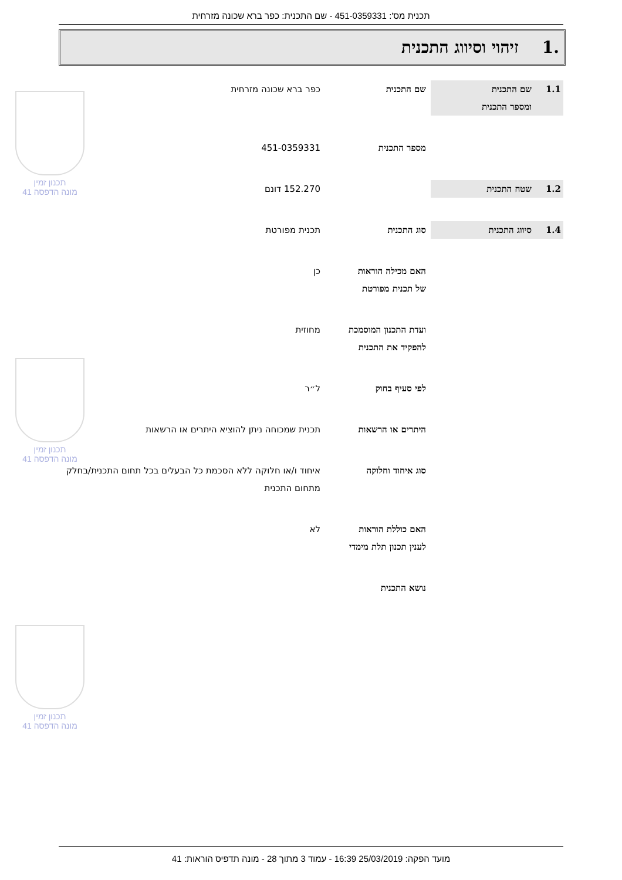תכנית מס': 451-0359331 - שם התכנית: כפר ברא שכונה מזרחית
.1זיהוי וסיווג התכנית
1.1 שם התכנית
ומספר התכנית
שם התכנית כפר ברא שכונה מזרחית
מספר התכנית 451-0359331
1.2 שטח התכנית 152.270 דונם
1.4 סיווג התכנית סוג התכנית תכנית מפורטת
האם מכילה הוראות
של תכנית מפורטת
כן
ועדת התכנון המוסמכת
להפקיד את התכנית
מחוזית
לפי סעיף בחוק ל״ר
היתרים או הרשאות תכנית שמכוחה ניתן להוציא היתרים או הרשאות
סוג איחוד וחלוקה איחוד ו/או חלוקה ללא הסכמת כל הבעלים בכל תחום התכנית/בחלק מתחום התכנית
האם כוללת הוראות
לענין תכנון תלת מימדי
לא
נושא התכנית
תכנון זמין
מונה הדפסה 41
תכנון זמין
מונה הדפסה 41
תכנון זמין
מונה הדפסה 41
מועד הפקה: 25/03/2019 16:39 - עמוד 3 מתוך 28 - מונה תדפיס הוראות: 41